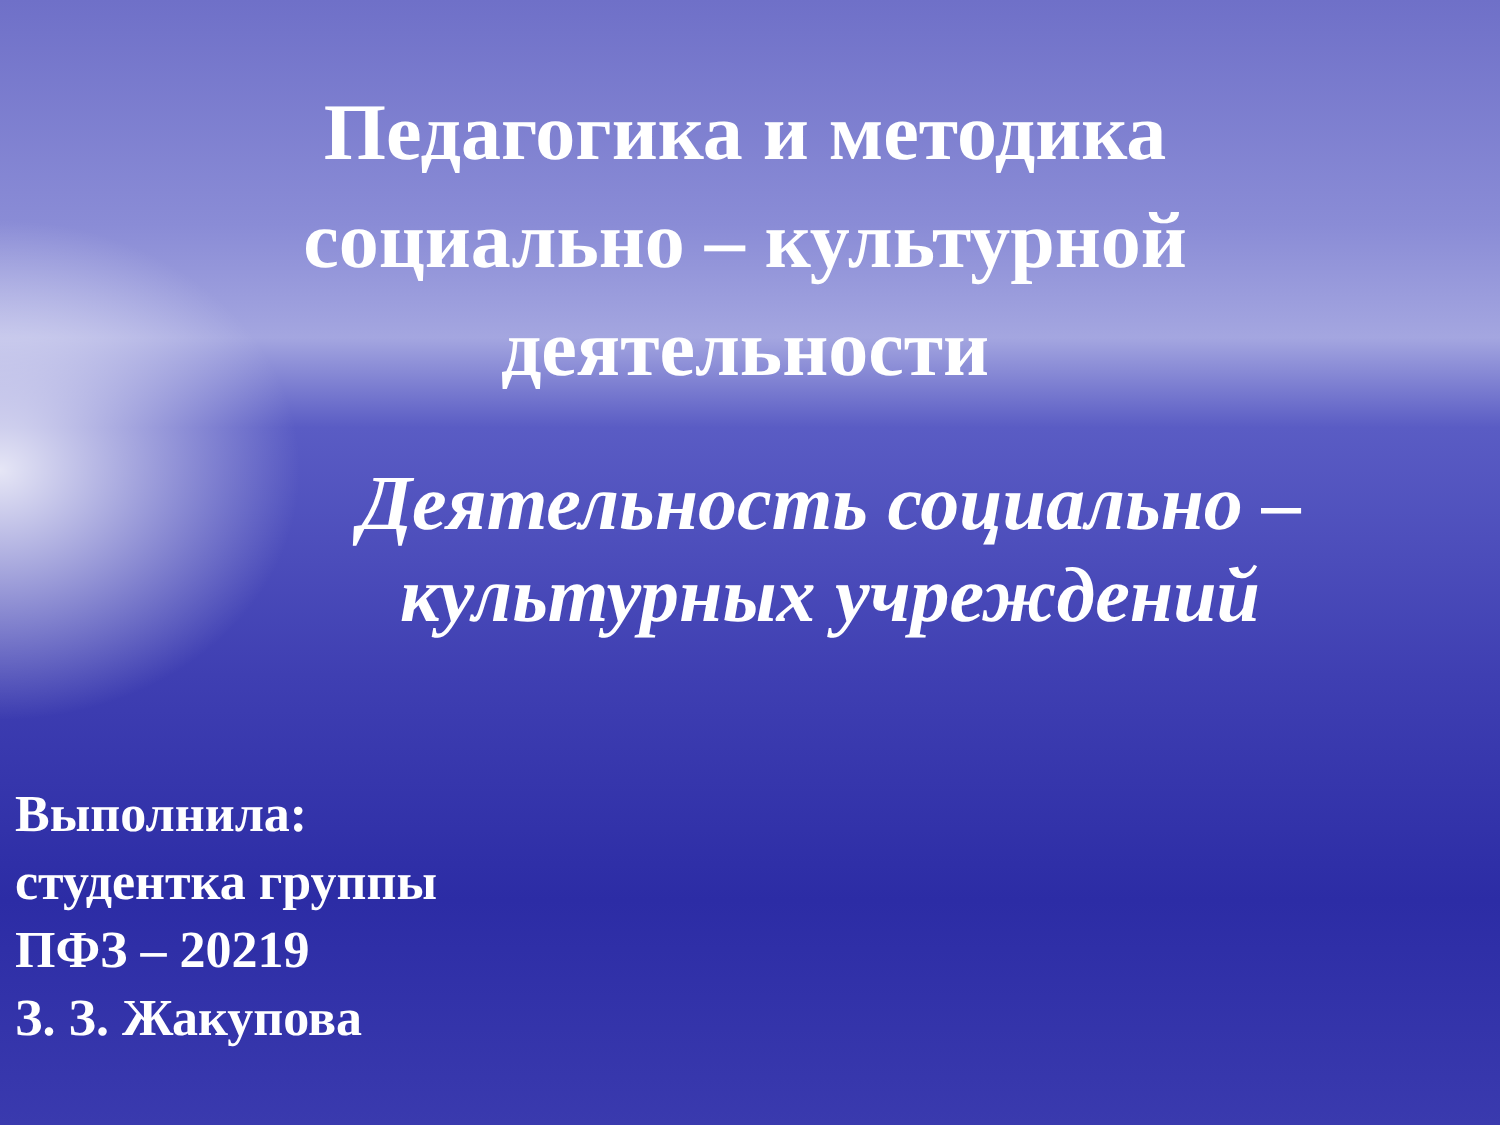Педагогика и методика социально – культурной деятельности
Деятельность социально – культурных учреждений
Выполнила:
студентка группы
ПФЗ – 20219
З. З. Жакупова